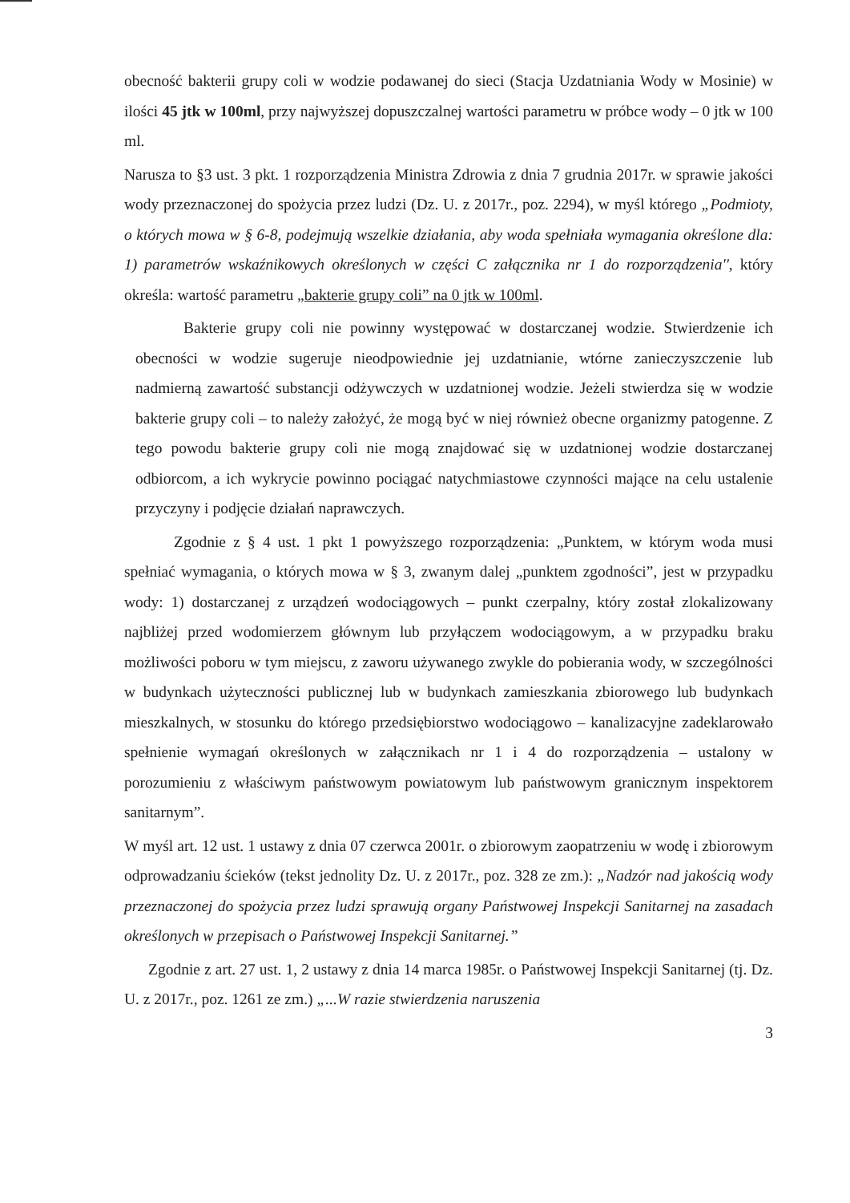obecność bakterii grupy coli w wodzie podawanej do sieci (Stacja Uzdatniania Wody w Mosinie) w ilości 45 jtk w 100ml, przy najwyższej dopuszczalnej wartości parametru w próbce wody – 0 jtk w 100 ml.
Narusza to §3 ust. 3 pkt. 1 rozporządzenia Ministra Zdrowia z dnia 7 grudnia 2017r. w sprawie jakości wody przeznaczonej do spożycia przez ludzi (Dz. U. z 2017r., poz. 2294), w myśl którego „Podmioty, o których mowa w § 6-8, podejmują wszelkie działania, aby woda spełniała wymagania określone dla: 1) parametrów wskaźnikowych określonych w części C załącznika nr 1 do rozporządzenia'', który określa: wartość parametru „bakterie grupy coli” na 0 jtk w 100ml.
Bakterie grupy coli nie powinny występować w dostarczanej wodzie. Stwierdzenie ich obecności w wodzie sugeruje nieodpowiednie jej uzdatnianie, wtórne zanieczyszczenie lub nadmierną zawartość substancji odżywczych w uzdatnionej wodzie. Jeżeli stwierdza się w wodzie bakterie grupy coli – to należy założyć, że mogą być w niej również obecne organizmy patogenne. Z tego powodu bakterie grupy coli nie mogą znajdować się w uzdatnionej wodzie dostarczanej odbiorcom, a ich wykrycie powinno pociągać natychmiastowe czynności mające na celu ustalenie przyczyny i podjęcie działań naprawczych.
Zgodnie z § 4 ust. 1 pkt 1 powyższego rozporządzenia: „Punktem, w którym woda musi spełniać wymagania, o których mowa w § 3, zwanym dalej „punktem zgodności”, jest w przypadku wody: 1) dostarczanej z urządzeń wodociągowych – punkt czerpalny, który został zlokalizowany najbliżej przed wodomierzem głównym lub przyłączem wodociągowym, a w przypadku braku możliwości poboru w tym miejscu, z zaworu używanego zwykle do pobierania wody, w szczególności w budynkach użyteczności publicznej lub w budynkach zamieszkania zbiorowego lub budynkach mieszkalnych, w stosunku do którego przedsiębiorstwo wodociągowo – kanalizacyjne zadeklarowało spełnienie wymagań określonych w załącznikach nr 1 i 4 do rozporządzenia – ustalony w porozumieniu z właściwym państwowym powiatowym lub państwowym granicznym inspektorem sanitarnym”.
W myśl art. 12 ust. 1 ustawy z dnia 07 czerwca 2001r. o zbiorowym zaopatrzeniu w wodę i zbiorowym odprowadzaniu ścieków (tekst jednolity Dz. U. z 2017r., poz. 328 ze zm.): „Nadzór nad jakością wody przeznaczonej do spożycia przez ludzi sprawują organy Państwowej Inspekcji Sanitarnej na zasadach określonych w przepisach o Państwowej Inspekcji Sanitarnej.”
Zgodnie z art. 27 ust. 1, 2 ustawy z dnia 14 marca 1985r. o Państwowej Inspekcji Sanitarnej (tj. Dz. U. z 2017r., poz. 1261 ze zm.) „...W razie stwierdzenia naruszenia
3